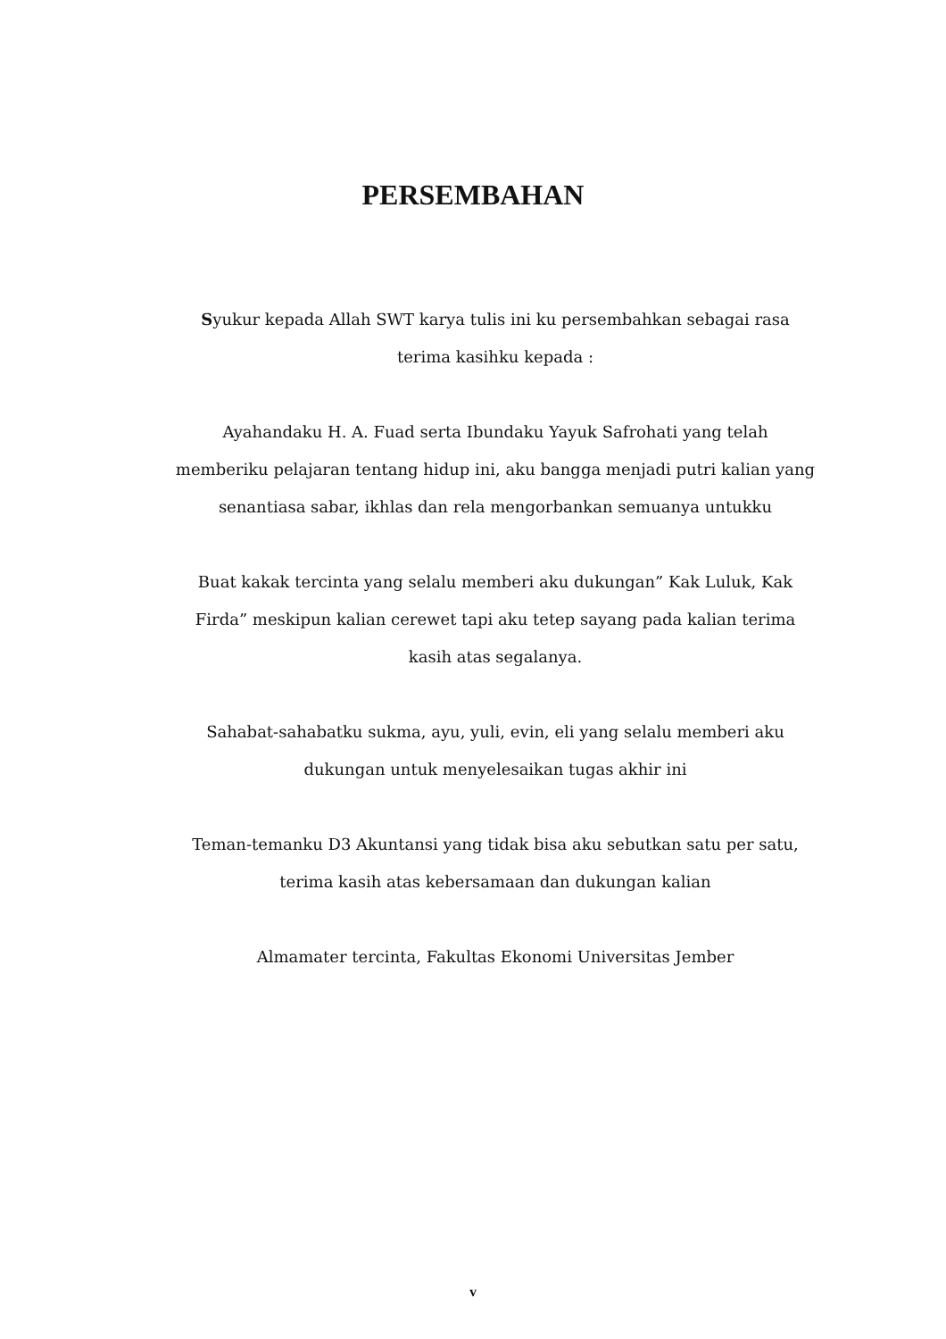PERSEMBAHAN
Syukur kepada Allah SWT karya tulis ini ku persembahkan sebagai rasa terima kasihku kepada :
Ayahandaku H. A. Fuad serta Ibundaku Yayuk Safrohati yang telah memberiku pelajaran tentang hidup ini, aku bangga menjadi putri kalian yang senantiasa sabar, ikhlas dan rela mengorbankan semuanya untukku
Buat kakak tercinta yang selalu memberi aku dukungan” Kak Luluk, Kak Firda” meskipun kalian cerewet tapi aku tetep sayang pada kalian terima kasih atas segalanya.
Sahabat-sahabatku sukma, ayu, yuli, evin, eli yang selalu memberi aku dukungan untuk menyelesaikan tugas akhir ini
Teman-temanku D3 Akuntansi yang tidak bisa aku sebutkan satu per satu, terima kasih atas kebersamaan dan dukungan kalian
Almamater tercinta, Fakultas Ekonomi Universitas Jember
v